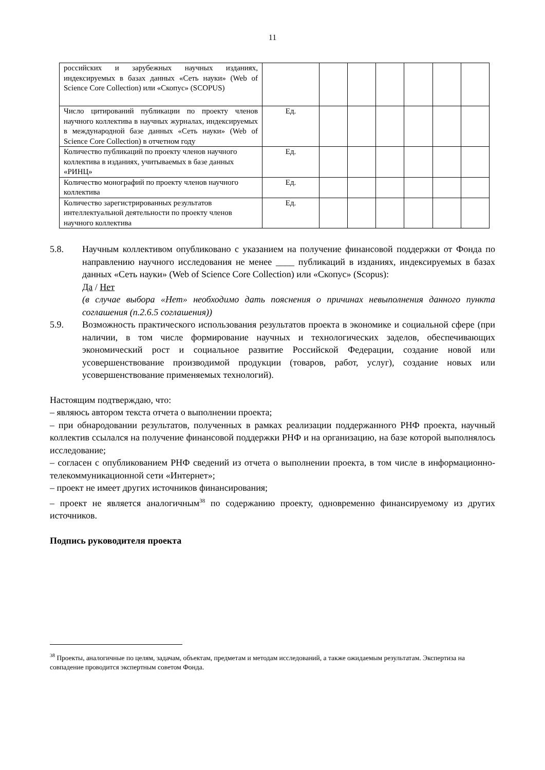11
| российских и зарубежных научных изданиях, индексируемых в базах данных «Сеть науки» (Web of Science Core Collection) или «Скопус» (SCOPUS) | | | | | | | |
| Число цитирований публикации по проекту членов научного коллектива в научных журналах, индексируемых в международной базе данных «Сеть науки» (Web of Science Core Collection) в отчетном году | Ед. | | | | | | |
| Количество публикаций по проекту членов научного коллектива в изданиях, учитываемых в базе данных «РИНЦ» | Ед. | | | | | | |
| Количество монографий по проекту членов научного коллектива | Ед. | | | | | | |
| Количество зарегистрированных результатов интеллектуальной деятельности по проекту членов научного коллектива | Ед. | | | | | | |
5.8. Научным коллективом опубликовано с указанием на получение финансовой поддержки от Фонда по направлению научного исследования не менее ____ публикаций в изданиях, индексируемых в базах данных «Сеть науки» (Web of Science Core Collection) или «Скопус» (Scopus):
Да / Нет
(в случае выбора «Нет» необходимо дать пояснения о причинах невыполнения данного пункта соглашения (п.2.6.5 соглашения))
5.9. Возможность практического использования результатов проекта в экономике и социальной сфере (при наличии, в том числе формирование научных и технологических заделов, обеспечивающих экономический рост и социальное развитие Российской Федерации, создание новой или усовершенствование производимой продукции (товаров, работ, услуг), создание новых или усовершенствование применяемых технологий).
Настоящим подтверждаю, что:
– являюсь автором текста отчета о выполнении проекта;
– при обнародовании результатов, полученных в рамках реализации поддержанного РНФ проекта, научный коллектив ссылался на получение финансовой поддержки РНФ и на организацию, на базе которой выполнялось исследование;
– согласен с опубликованием РНФ сведений из отчета о выполнении проекта, в том числе в информационно-телекоммуникационной сети «Интернет»;
– проект не имеет других источников финансирования;
– проект не является аналогичным<sup>38</sup> по содержанию проекту, одновременно финансируемому из других источников.
Подпись руководителя проекта
<sup>38</sup> Проекты, аналогичные по целям, задачам, объектам, предметам и методам исследований, а также ожидаемым результатам. Экспертиза на совпадение проводится экспертным советом Фонда.